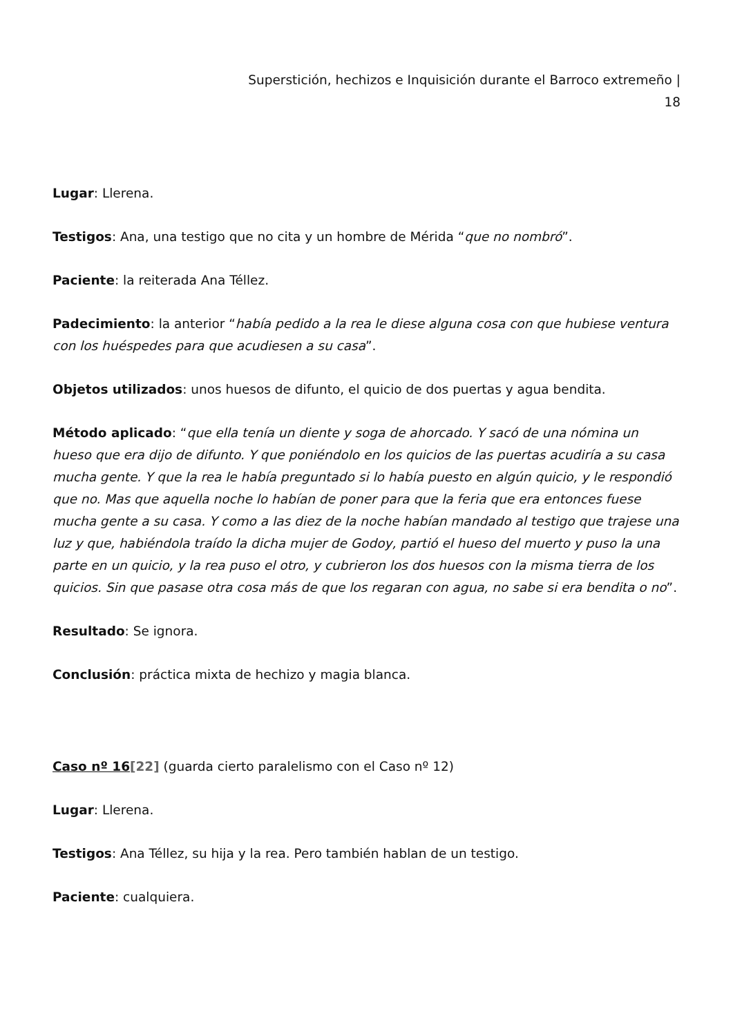Superstición, hechizos e Inquisición durante el Barroco extremeño |
18
Lugar: Llerena.
Testigos: Ana, una testigo que no cita y un hombre de Mérida “que no nombró”.
Paciente: la reiterada Ana Téllez.
Padecimiento: la anterior “había pedido a la rea le diese alguna cosa con que hubiese ventura con los huéspedes para que acudiesen a su casa”.
Objetos utilizados: unos huesos de difunto, el quicio de dos puertas y agua bendita.
Método aplicado: “que ella tenía un diente y soga de ahorcado. Y sacó de una nómina un hueso que era dijo de difunto. Y que poniéndolo en los quicios de las puertas acudiría a su casa mucha gente. Y que la rea le había preguntado si lo había puesto en algún quicio, y le respondió que no. Mas que aquella noche lo habían de poner para que la feria que era entonces fuese mucha gente a su casa. Y como a las diez de la noche habían mandado al testigo que trajese una luz y que, habiéndola traído la dicha mujer de Godoy, partió el hueso del muerto y puso la una parte en un quicio, y la rea puso el otro, y cubrieron los dos huesos con la misma tierra de los quicios. Sin que pasase otra cosa más de que los regaran con agua, no sabe si era bendita o no”.
Resultado: Se ignora.
Conclusión: práctica mixta de hechizo y magia blanca.
Caso nº 16[22] (guarda cierto paralelismo con el Caso nº 12)
Lugar: Llerena.
Testigos: Ana Téllez, su hija y la rea. Pero también hablan de un testigo.
Paciente: cualquiera.